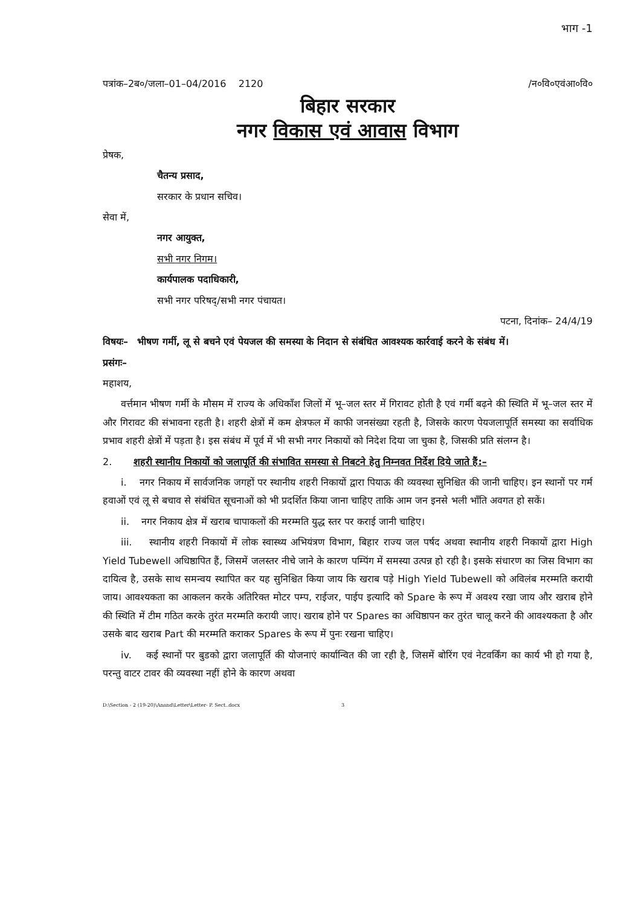भाग -1
पत्रांक–2ब०/जला–01–04/2016 2120 /न०वि०एवंआ०वि०
बिहार सरकार
नगर विकास एवं आवास विभाग
प्रेषक,
चैतन्य प्रसाद,
सरकार के प्रधान सचिव।
सेवा में,
नगर आयुक्त,
सभी नगर निगम।
कार्यपालक पदाधिकारी,
सभी नगर परिषद्/सभी नगर पंचायत।
पटना, दिनांक– 24/4/19
विषयः– भीषण गर्मी, लू से बचने एवं पेयजल की समस्या के निदान से संबंधित आवश्यक कार्रवाई करने के संबंध में।
प्रसंगः–
महाशय,
वर्त्तमान भीषण गर्मी के मौसम में राज्य के अधिकाँश जिलों में भू–जल स्तर में गिरावट होती है एवं गर्मी बढ़ने की स्थिति में भू–जल स्तर में और गिरावट की संभावना रहती है। शहरी क्षेत्रों में कम क्षेत्रफल में काफी जनसंख्या रहती है, जिसके कारण पेयजलापूर्ति समस्या का सर्वाधिक प्रभाव शहरी क्षेत्रों में पड़ता है। इस संबंध में पूर्व में भी सभी नगर निकायों को निदेश दिया जा चुका है, जिसकी प्रति संलग्न है।
2. शहरी स्थानीय निकायों को जलापूर्ति की संभावित समस्या से निबटने हेतु निम्नवत निर्देश दिये जाते हैं:–
i. नगर निकाय में सार्वजनिक जगहों पर स्थानीय शहरी निकायों द्वारा पियाऊ की व्यवस्था सुनिश्चित की जानी चाहिए। इन स्थानों पर गर्म हवाओं एवं लू से बचाव से संबंधित सूचनाओं को भी प्रदर्शित किया जाना चाहिए ताकि आम जन इनसे भली भाँति अवगत हो सकें।
ii. नगर निकाय क्षेत्र में खराब चापाकलों की मरम्मति युद्ध स्तर पर कराई जानी चाहिए।
iii. स्थानीय शहरी निकायों में लोक स्वास्थ्य अभियंत्रण विभाग, बिहार राज्य जल पर्षद अथवा स्थानीय शहरी निकायों द्वारा High Yield Tubewell अधिष्ठापित हैं, जिसमें जलस्तर नीचे जाने के कारण पम्पिंग में समस्या उत्पन्न हो रही है। इसके संधारण का जिस विभाग का दायित्व है, उसके साथ समन्वय स्थापित कर यह सुनिश्चित किया जाय कि खराब पड़े High Yield Tubewell को अविलंब मरम्मति करायी जाय। आवश्यकता का आकलन करके अतिरिक्त मोटर पम्प, राईजर, पाईप इत्यादि को Spare के रूप में अवश्य रखा जाय और खराब होने की स्थिति में टीम गठित करके तुरंत मरम्मति करायी जाए। खराब होने पर Spares का अधिष्ठापन कर तुरंत चालू करने की आवश्यकता है और उसके बाद खराब Part की मरम्मति कराकर Spares के रूप में पुनः रखना चाहिए।
iv. कई स्थानों पर बुडको द्वारा जलापूर्ति की योजनाएं कार्यान्वित की जा रही है, जिसमें बोरिंग एवं नेटवर्किंग का कार्य भी हो गया है, परन्तु वाटर टावर की व्यवस्था नहीं होने के कारण अथवा
D:\Section - 2 (19-20)\Anand\Letter\Letter- P. Sect..docx 3